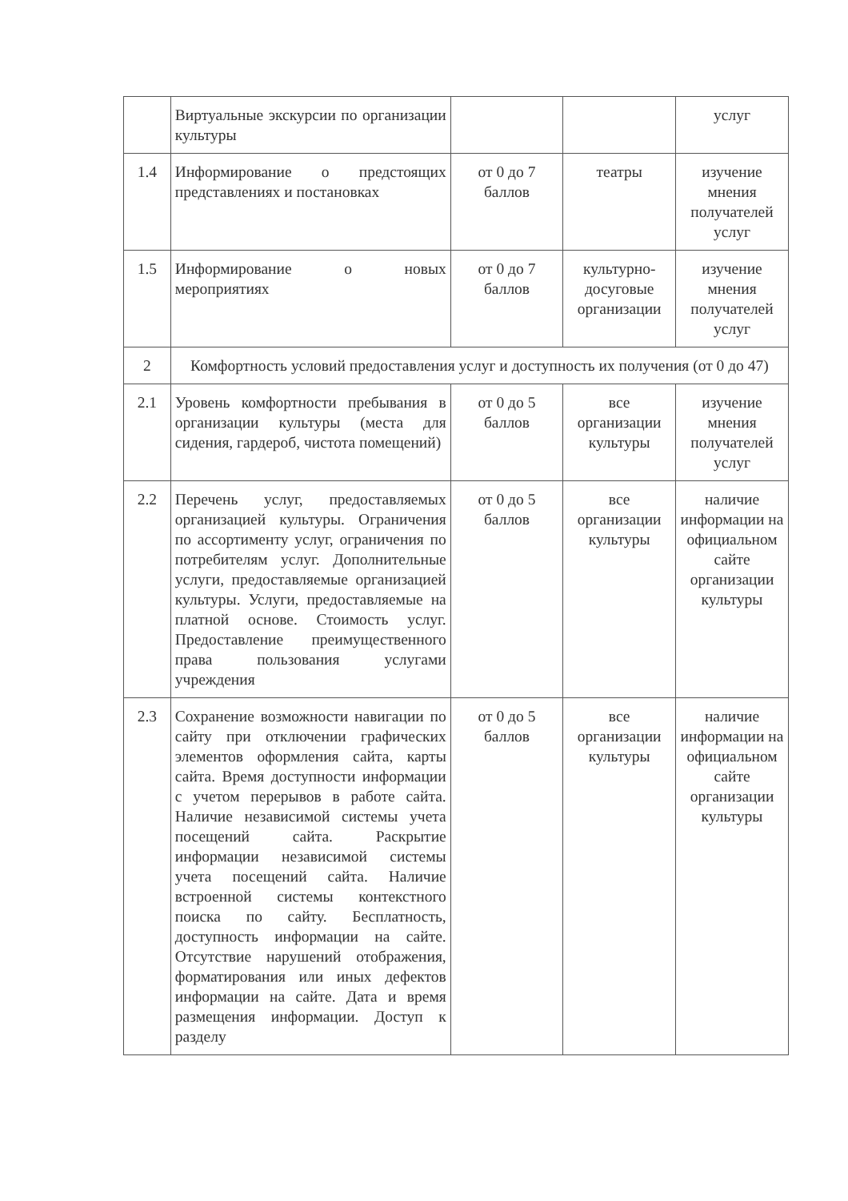| | Виртуальные экскурсии по организации культуры | | | услуг |
| 1.4 | Информирование о предстоящих представлениях и постановках | от 0 до 7 баллов | театры | изучение мнения получателей услуг |
| 1.5 | Информирование о новых мероприятиях | от 0 до 7 баллов | культурно-досуговые организации | изучение мнения получателей услуг |
| 2 | Комфортность условий предоставления услуг и доступность их получения (от 0 до 47) | | | |
| 2.1 | Уровень комфортности пребывания в организации культуры (места для сидения, гардероб, чистота помещений) | от 0 до 5 баллов | все организации культуры | изучение мнения получателей услуг |
| 2.2 | Перечень услуг, предоставляемых организацией культуры. Ограничения по ассортименту услуг, ограничения по потребителям услуг. Дополнительные услуги, предоставляемые организацией культуры. Услуги, предоставляемые на платной основе. Стоимость услуг. Предоставление преимущественного права пользования услугами учреждения | от 0 до 5 баллов | все организации культуры | наличие информации на официальном сайте организации культуры |
| 2.3 | Сохранение возможности навигации по сайту при отключении графических элементов оформления сайта, карты сайта. Время доступности информации с учетом перерывов в работе сайта. Наличие независимой системы учета посещений сайта. Раскрытие информации независимой системы учета посещений сайта. Наличие встроенной системы контекстного поиска по сайту. Бесплатность, доступность информации на сайте. Отсутствие нарушений отображения, форматирования или иных дефектов информации на сайте. Дата и время размещения информации. Доступ к разделу | от 0 до 5 баллов | все организации культуры | наличие информации на официальном сайте организации культуры |